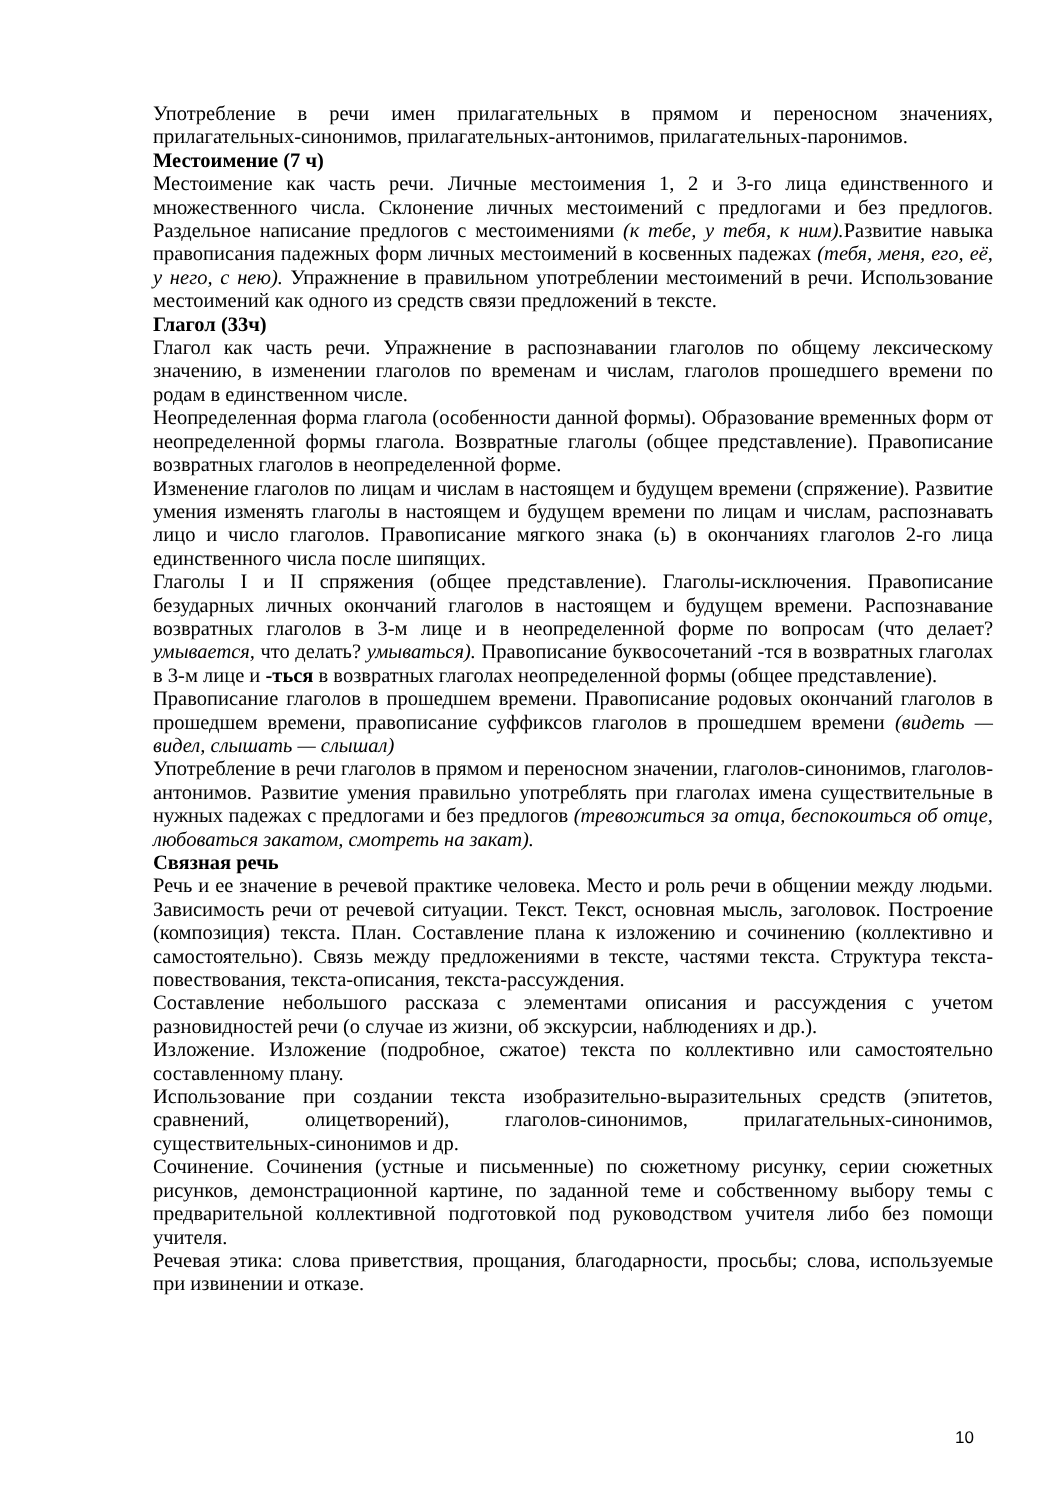Употребление в речи имен прилагательных в прямом и переносном значениях, прилагательных-синонимов, прилагательных-антонимов, прилагательных-паронимов.
Местоимение (7 ч)
Местоимение как часть речи. Личные местоимения 1, 2 и 3-го лица единственного и множественного числа. Склонение личных местоимений с предлогами и без предлогов. Раздельное написание предлогов с местоимениями (к тебе, у тебя, к ним). Развитие навыка правописания падежных форм личных местоимений в косвенных падежах (тебя, меня, его, её, у него, с нею). Упражнение в правильном употреблении местоимений в речи. Использование местоимений как одного из средств связи предложений в тексте.
Глагол (33ч)
Глагол как часть речи. Упражнение в распознавании глаголов по общему лексическому значению, в изменении глаголов по временам и числам, глаголов прошедшего времени по родам в единственном числе.
Неопределенная форма глагола (особенности данной формы). Образование временных форм от неопределенной формы глагола. Возвратные глаголы (общее представление). Правописание возвратных глаголов в неопределенной форме.
Изменение глаголов по лицам и числам в настоящем и будущем времени (спряжение). Развитие умения изменять глаголы в настоящем и будущем времени по лицам и числам, распознавать лицо и число глаголов. Правописание мягкого знака (ь) в окончаниях глаголов 2-го лица единственного числа после шипящих.
Глаголы I и II спряжения (общее представление). Глаголы-исключения. Правописание безударных личных окончаний глаголов в настоящем и будущем времени. Распознавание возвратных глаголов в 3-м лице и в неопределенной форме по вопросам (что делает? умывается, что делать? умываться). Правописание буквосочетаний -тся в возвратных глаголах в 3-м лице и -ться в возвратных глаголах неопределенной формы (общее представление).
Правописание глаголов в прошедшем времени. Правописание родовых окончаний глаголов в прошедшем времени, правописание суффиксов глаголов в прошедшем времени (видеть — видел, слышать — слышал)
Употребление в речи глаголов в прямом и переносном значении, глаголов-синонимов, глаголов-антонимов. Развитие умения правильно употреблять при глаголах имена существительные в нужных падежах с предлогами и без предлогов (тревожиться за отца, беспокоиться об отце, любоваться закатом, смотреть на закат).
Связная речь
Речь и ее значение в речевой практике человека. Место и роль речи в общении между людьми. Зависимость речи от речевой ситуации. Текст. Текст, основная мысль, заголовок. Построение (композиция) текста. План. Составление плана к изложению и сочинению (коллективно и самостоятельно). Связь между предложениями в тексте, частями текста. Структура текста-повествования, текста-описания, текста-рассуждения.
Составление небольшого рассказа с элементами описания и рассуждения с учетом разновидностей речи (о случае из жизни, об экскурсии, наблюдениях и др.).
Изложение. Изложение (подробное, сжатое) текста по коллективно или самостоятельно составленному плану.
Использование при создании текста изобразительно-выразительных средств (эпитетов, сравнений, олицетворений), глаголов-синонимов, прилагательных-синонимов, существительных-синонимов и др.
Сочинение. Сочинения (устные и письменные) по сюжетному рисунку, серии сюжетных рисунков, демонстрационной картине, по заданной теме и собственному выбору темы с предварительной коллективной подготовкой под руководством учителя либо без помощи учителя.
Речевая этика: слова приветствия, прощания, благодарности, просьбы; слова, используемые при извинении и отказе.
10